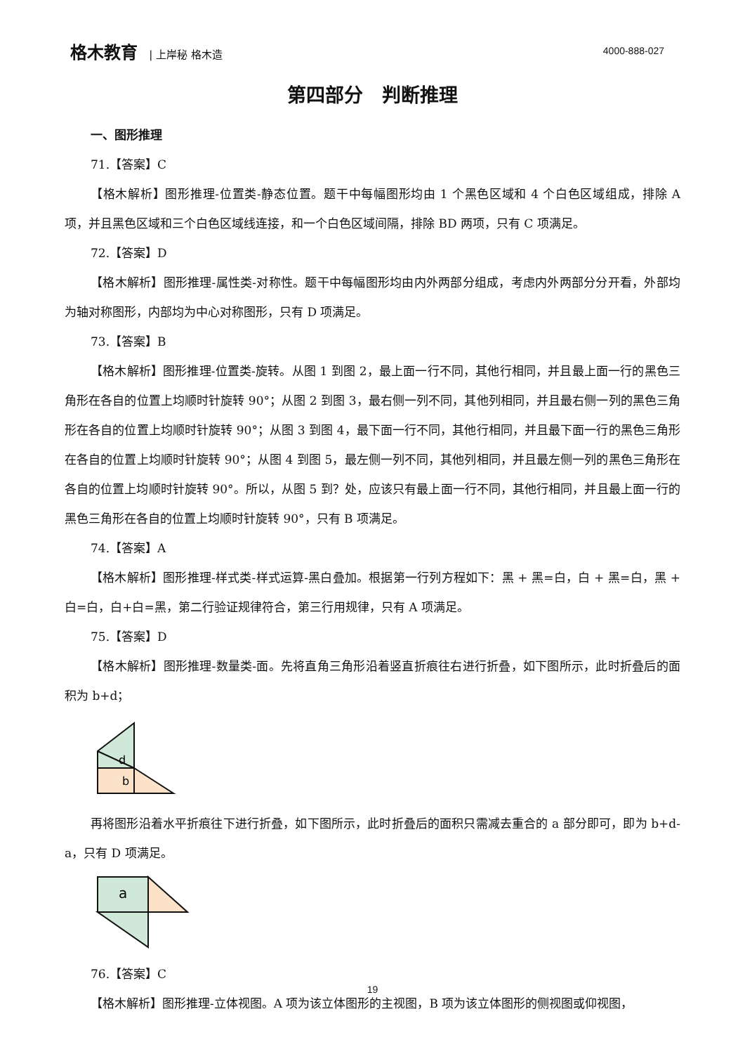格木教育 | 上岸秘 格木造 4000-888-027
第四部分　判断推理
一、图形推理
71.【答案】C
【格木解析】图形推理-位置类-静态位置。题干中每幅图形均由 1 个黑色区域和 4 个白色区域组成，排除 A 项，并且黑色区域和三个白色区域线连接，和一个白色区域间隔，排除 BD 两项，只有 C 项满足。
72.【答案】D
【格木解析】图形推理-属性类-对称性。题干中每幅图形均由内外两部分组成，考虑内外两部分分开看，外部均为轴对称图形，内部均为中心对称图形，只有 D 项满足。
73.【答案】B
【格木解析】图形推理-位置类-旋转。从图 1 到图 2，最上面一行不同，其他行相同，并且最上面一行的黑色三角形在各自的位置上均顺时针旋转 90°；从图 2 到图 3，最右侧一列不同，其他列相同，并且最右侧一列的黑色三角形在各自的位置上均顺时针旋转 90°；从图 3 到图 4，最下面一行不同，其他行相同，并且最下面一行的黑色三角形在各自的位置上均顺时针旋转 90°；从图 4 到图 5，最左侧一列不同，其他列相同，并且最左侧一列的黑色三角形在各自的位置上均顺时针旋转 90°。所以，从图 5 到？处，应该只有最上面一行不同，其他行相同，并且最上面一行的黑色三角形在各自的位置上均顺时针旋转 90°，只有 B 项满足。
74.【答案】A
【格木解析】图形推理-样式类-样式运算-黑白叠加。根据第一行列方程如下：黑 + 黑=白，白 + 黑=白，黑 + 白=白，白+白=黑，第二行验证规律符合，第三行用规律，只有 A 项满足。
75.【答案】D
【格木解析】图形推理-数量类-面。先将直角三角形沿着竖直折痕往右进行折叠，如下图所示，此时折叠后的面积为 b+d；
d
b
再将图形沿着水平折痕往下进行折叠，如下图所示，此时折叠后的面积只需减去重合的 a 部分即可，即为 b+d-a，只有 D 项满足。
a
76.【答案】C
【格木解析】图形推理-立体视图。A 项为该立体图形的主视图，B 项为该立体图形的侧视图或仰视图，
19